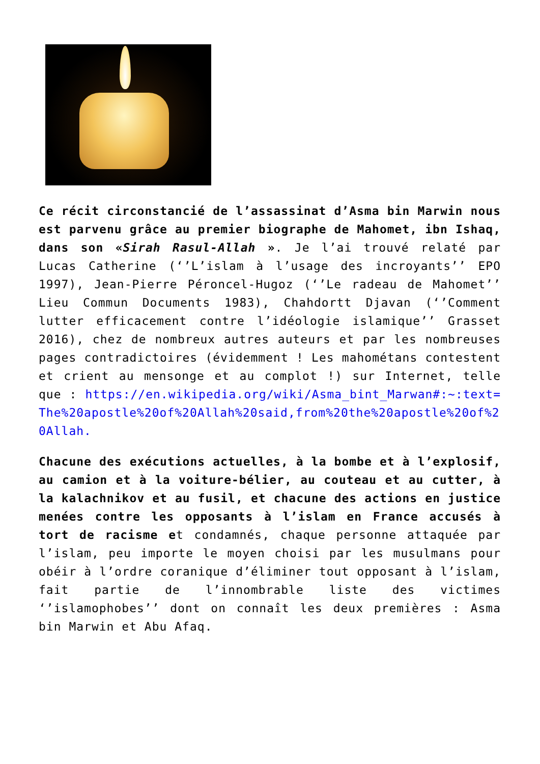Ce récit circonstancié de l’assassinat d’Asma bin Marwin nous est parvenu grâce au premier biographe de Mahomet, ibn Ishaq, dans son «Sirah Rasul-Allah ». Je l’ai trouvé relaté par Lucas Catherine (‘’L’islam à l’usage des incroyants’’ EPO 1997), Jean-Pierre Péroncel-Hugoz (‘’Le radeau de Mahomet’’ Lieu Commun Documents 1983), Chahdortt Djavan (‘’Comment lutter efficacement contre l’idéologie islamique’’ Grasset 2016), chez de nombreux autres auteurs et par les nombreuses pages contradictoires (évidemment ! Les mahométans contestent et crient au mensonge et au complot !) sur Internet, telle que : https://en.wikipedia.org/wiki/Asma_bint_Marwan#:~:text=The%20apostle%20of%20Allah%20said,from%20the%20apostle%20of%20Allah.
Chacune des exécutions actuelles, à la bombe et à l’explosif, au camion et à la voiture-bélier, au couteau et au cutter, à la kalachnikov et au fusil, et chacune des actions en justice menées contre les opposants à l’islam en France accusés à tort de racisme et condamnés, chaque personne attaquée par l’islam, peu importe le moyen choisi par les musulmans pour obéir à l’ordre coranique d’éliminer tout opposant à l’islam, fait partie de l’innombrable liste des victimes ‘’islamophobes’’ dont on connaît les deux premières : Asma bin Marwin et Abu Afaq.